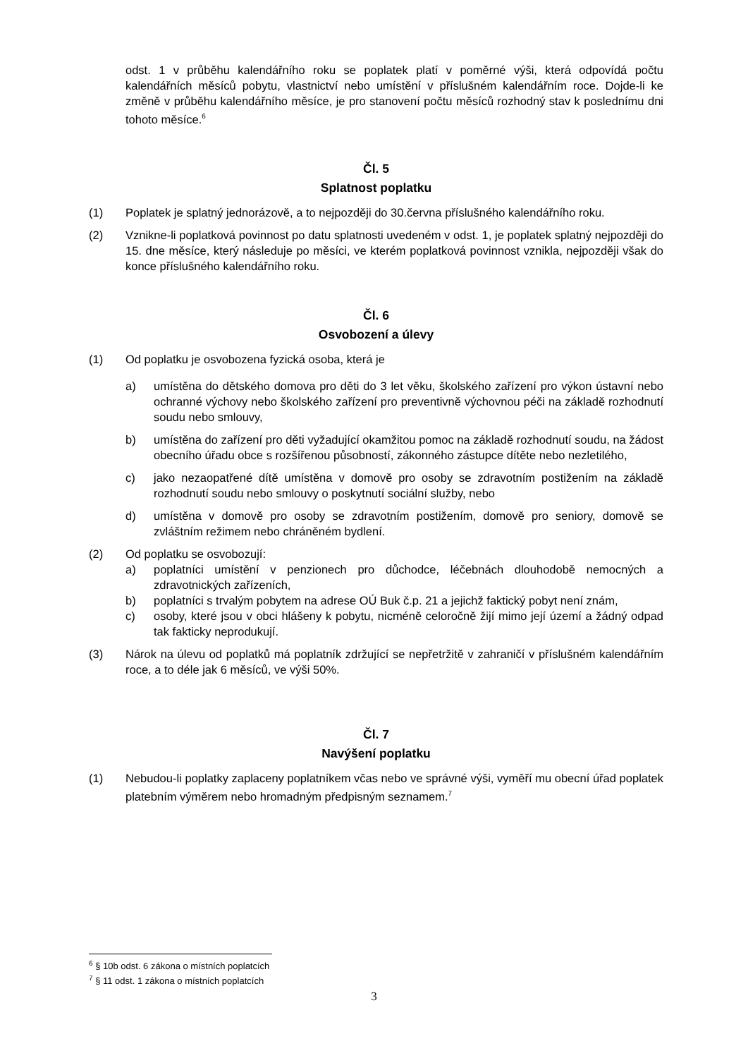odst. 1 v průběhu kalendářního roku se poplatek platí v poměrné výši, která odpovídá počtu kalendářních měsíců pobytu, vlastnictví nebo umístění v příslušném kalendářním roce. Dojde-li ke změně v průběhu kalendářního měsíce, je pro stanovení počtu měsíců rozhodný stav k poslednímu dni tohoto měsíce.<sup>6</sup>
Čl. 5
Splatnost poplatku
(1) Poplatek je splatný jednorázově, a to nejpozději do 30.června příslušného kalendářního roku.
(2) Vznikne-li poplatková povinnost po datu splatnosti uvedeném v odst. 1, je poplatek splatný nejpozději do 15. dne měsíce, který následuje po měsíci, ve kterém poplatková povinnost vznikla, nejpozději však do konce příslušného kalendářního roku.
Čl. 6
Osvobození a úlevy
(1) Od poplatku je osvobozena fyzická osoba, která je
a) umístěna do dětského domova pro děti do 3 let věku, školského zařízení pro výkon ústavní nebo ochranné výchovy nebo školského zařízení pro preventivně výchovnou péči na základě rozhodnutí soudu nebo smlouvy,
b) umístěna do zařízení pro děti vyžadující okamžitou pomoc na základě rozhodnutí soudu, na žádost obecního úřadu obce s rozšířenou působností, zákonného zástupce dítěte nebo nezletilého,
c) jako nezaopatřené dítě umístěna v domově pro osoby se zdravotním postižením na základě rozhodnutí soudu nebo smlouvy o poskytnutí sociální služby, nebo
d) umístěna v domově pro osoby se zdravotním postižením, domově pro seniory, domově se zvláštním režimem nebo chráněném bydlení.
(2) Od poplatku se osvobozují:
a) poplatníci umístění v penzionech pro důchodce, léčebnách dlouhodobě nemocných a zdravotnických zařízeních,
b) poplatníci s trvalým pobytem na adrese OÚ Buk č.p. 21 a jejichž faktický pobyt není znám,
c) osoby, které jsou v obci hlášeny k pobytu, nicméně celoročně žijí mimo její území a žádný odpad tak fakticky neprodukují.
(3) Nárok na úlevu od poplatků má poplatník zdržující se nepřetržitě v zahraničí v příslušném kalendářním roce, a to déle jak 6 měsíců, ve výši 50%.
Čl. 7
Navýšení poplatku
(1) Nebudou-li poplatky zaplaceny poplatníkem včas nebo ve správné výši, vyměří mu obecní úřad poplatek platebním výměrem nebo hromadným předpisným seznamem.<sup>7</sup>
<sup>6</sup> § 10b odst. 6 zákona o místních poplatcích
<sup>7</sup> § 11 odst. 1 zákona o místních poplatcích
3